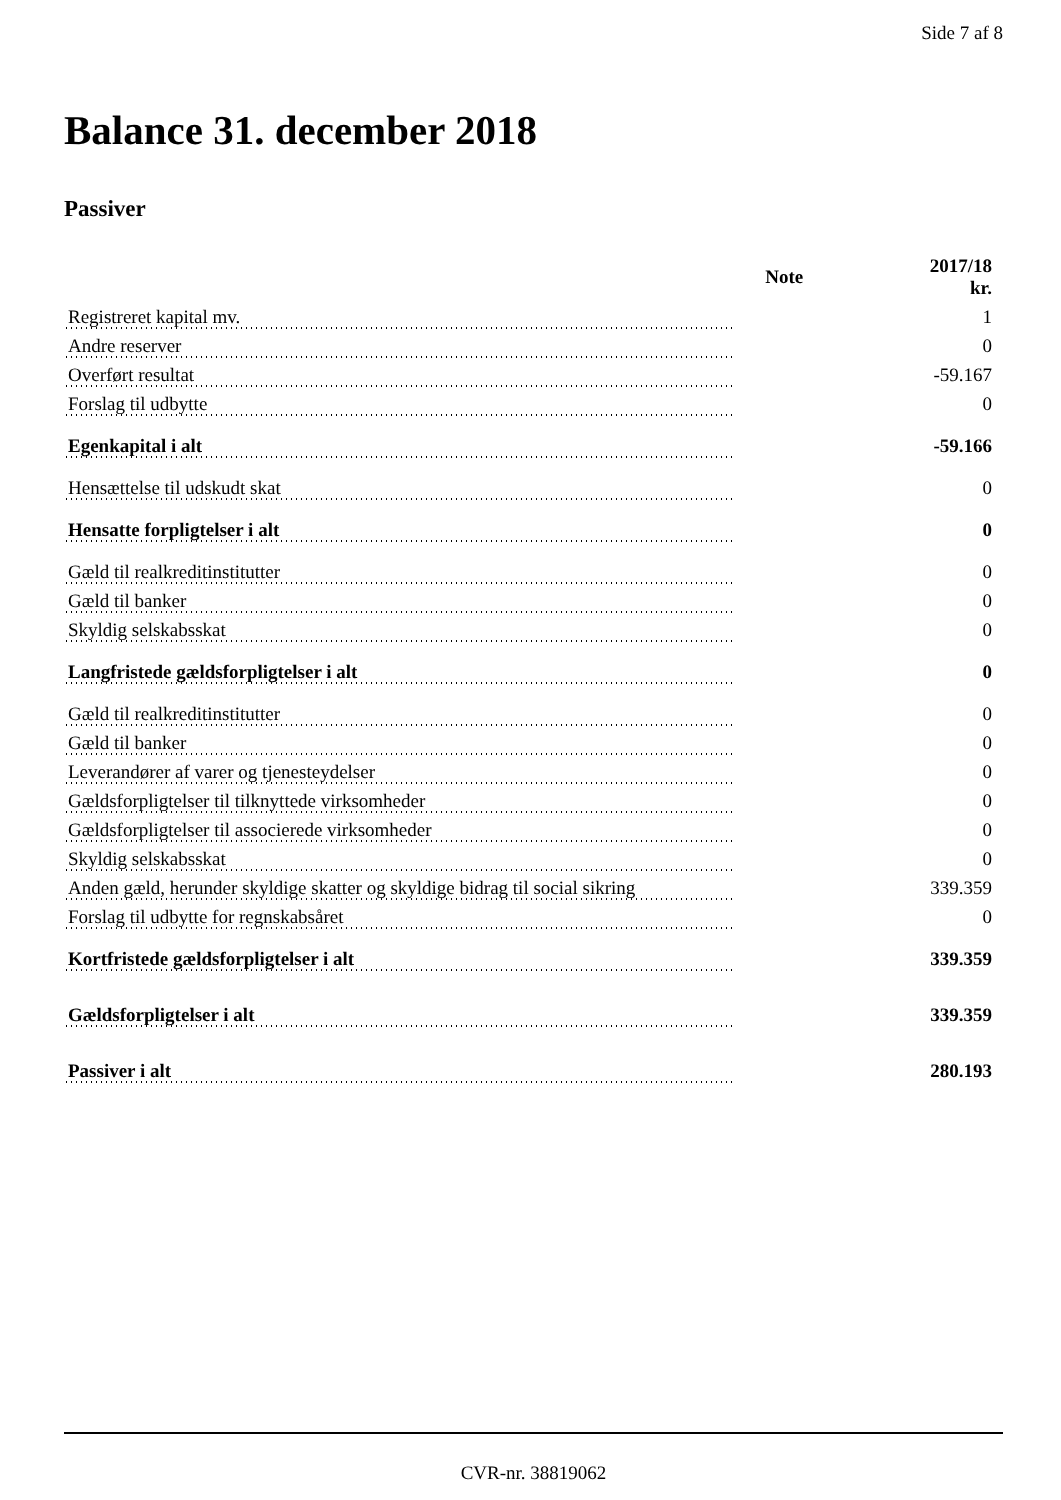Side 7 af 8
Balance 31. december 2018
Passiver
| | Note | 2017/18 kr. |
| Registreret kapital mv. | | 1 |
| Andre reserver | | 0 |
| Overført resultat | | -59.167 |
| Forslag til udbytte | | 0 |
| Egenkapital i alt | | -59.166 |
| Hensættelse til udskudt skat | | 0 |
| Hensatte forpligtelser i alt | | 0 |
| Gæld til realkreditinstitutter | | 0 |
| Gæld til banker | | 0 |
| Skyldig selskabsskat | | 0 |
| Langfristede gældsforpligtelser i alt | | 0 |
| Gæld til realkreditinstitutter | | 0 |
| Gæld til banker | | 0 |
| Leverandører af varer og tjenesteydelser | | 0 |
| Gældsforpligtelser til tilknyttede virksomheder | | 0 |
| Gældsforpligtelser til associerede virksomheder | | 0 |
| Skyldig selskabsskat | | 0 |
| Anden gæld, herunder skyldige skatter og skyldige bidrag til social sikring | | 339.359 |
| Forslag til udbytte for regnskabsåret | | 0 |
| Kortfristede gældsforpligtelser i alt | | 339.359 |
| Gældsforpligtelser i alt | | 339.359 |
| Passiver i alt | | 280.193 |
CVR-nr. 38819062